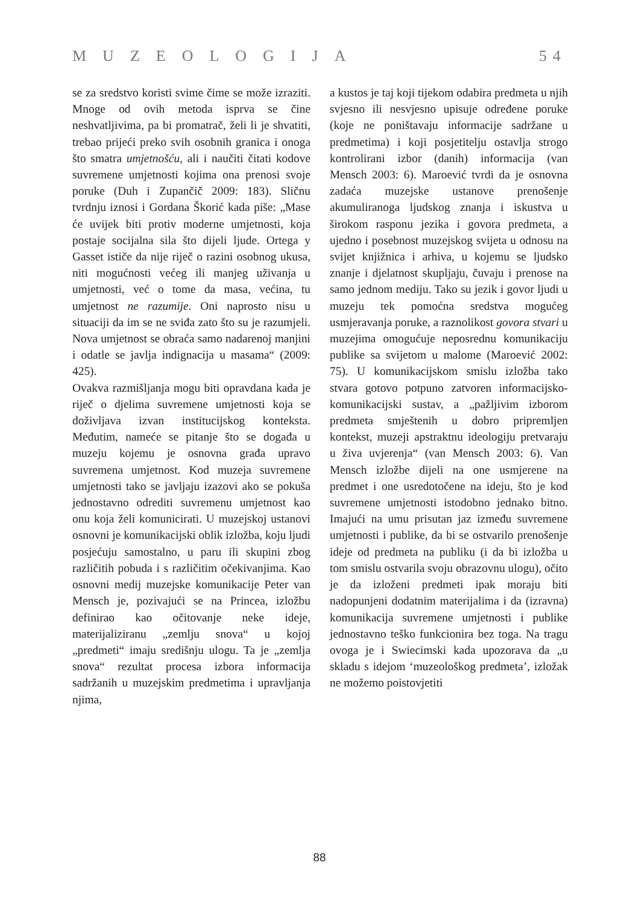MUZEOLOGIJA 54
se za sredstvo koristi svime čime se može izraziti. Mnoge od ovih metoda isprva se čine neshvatljivima, pa bi promatrač, želi li je shvatiti, trebao prijeći preko svih osobnih granica i onoga što smatra umjetnošću, ali i naučiti čitati kodove suvremene umjetnosti kojima ona prenosi svoje poruke (Duh i Zupančič 2009: 183). Sličnu tvrdnju iznosi i Gordana Škorić kada piše: „Mase će uvijek biti protiv moderne umjetnosti, koja postaje socijalna sila što dijeli ljude. Ortega y Gasset ističe da nije riječ o razini osobnog ukusa, niti mogućnosti većeg ili manjeg uživanja u umjetnosti, već o tome da masa, većina, tu umjetnost ne razumije. Oni naprosto nisu u situaciji da im se ne sviđa zato što su je razumjeli. Nova umjetnost se obraća samo nadarenoj manjini i odatle se javlja indignacija u masama“ (2009: 425).
Ovakva razmišljanja mogu biti opravdana kada je riječ o djelima suvremene umjetnosti koja se doživljava izvan institucijskog konteksta. Međutim, nameće se pitanje što se događa u muzeju kojemu je osnovna građa upravo suvremena umjetnost. Kod muzeja suvremene umjetnosti tako se javljaju izazovi ako se pokuša jednostavno odrediti suvremenu umjetnost kao onu koja želi komunicirati. U muzejskoj ustanovi osnovni je komunikacijski oblik izložba, koju ljudi posjećuju samostalno, u paru ili skupini zbog različitih pobuda i s različitim očekivanjima. Kao osnovni medij muzejske komunikacije Peter van Mensch je, pozivajući se na Princea, izložbu definirao kao očitovanje neke ideje, materijaliziranu „zemlju snova“ u kojoj „predmeti“ imaju središnju ulogu. Ta je „zemlja snova“ rezultat procesa izbora informacija sadržanih u muzejskim predmetima i upravljanja njima,
a kustos je taj koji tijekom odabira predmeta u njih svjesno ili nesvjesno upisuje određene poruke (koje ne poništavaju informacije sadržane u predmetima) i koji posjetitelju ostavlja strogo kontrolirani izbor (danih) informacija (van Mensch 2003: 6). Maroević tvrdi da je osnovna zadaća muzejske ustanove prenošenje akumuliranoga ljudskog znanja i iskustva u širokom rasponu jezika i govora predmeta, a ujedno i posebnost muzejskog svijeta u odnosu na svijet knjižnica i arhiva, u kojemu se ljudsko znanje i djelatnost skupljaju, čuvaju i prenose na samo jednom mediju. Tako su jezik i govor ljudi u muzeju tek pomoćna sredstva mogućeg usmjeravanja poruke, a raznolikost govora stvari u muzejima omogućuje neposrednu komunikaciju publike sa svijetom u malome (Maroević 2002: 75). U komunikacijskom smislu izložba tako stvara gotovo potpuno zatvoren informacijsko-komunikacijski sustav, a „pažljivim izborom predmeta smještenih u dobro pripremljen kontekst, muzeji apstraktnu ideologiju pretvaraju u živa uvjerenja“ (van Mensch 2003: 6). Van Mensch izložbe dijeli na one usmjerene na predmet i one usredotočene na ideju, što je kod suvremene umjetnosti istodobno jednako bitno. Imajući na umu prisutan jaz između suvremene umjetnosti i publike, da bi se ostvarilo prenošenje ideje od predmeta na publiku (i da bi izložba u tom smislu ostvarila svoju obrazovnu ulogu), očito je da izloženi predmeti ipak moraju biti nadopunjeni dodatnim materijalima i da (izravna) komunikacija suvremene umjetnosti i publike jednostavno teško funkcionira bez toga. Na tragu ovoga je i Swiecimski kada upozorava da „u skladu s idejom ‘muzeološkog predmeta’, izložak ne možemo poistovjetiti
88